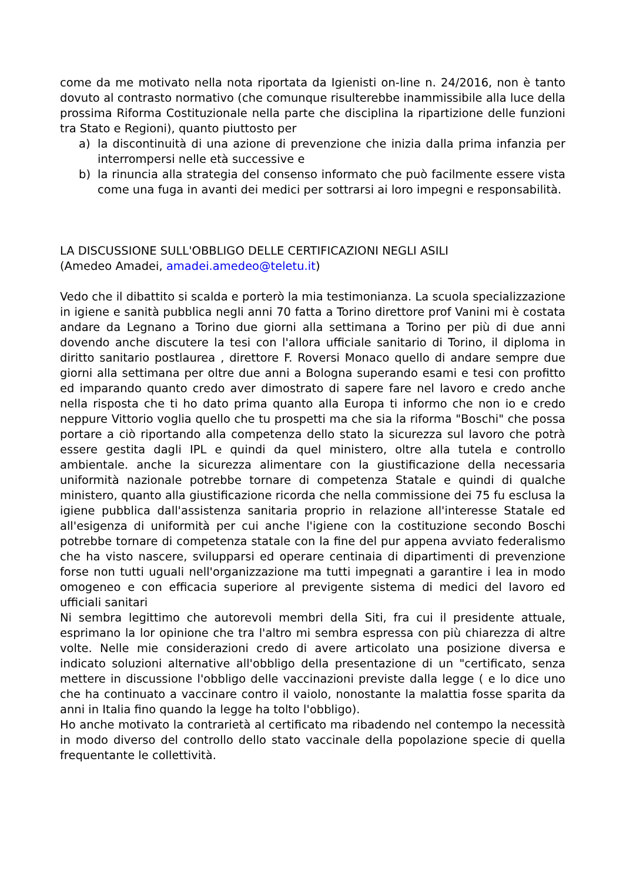come da me motivato nella nota riportata da Igienisti on-line n. 24/2016, non è tanto dovuto al contrasto normativo (che comunque risulterebbe inammissibile alla luce della prossima Riforma Costituzionale nella parte che disciplina la ripartizione delle funzioni tra Stato e Regioni), quanto piuttosto per
a) la discontinuità di una azione di prevenzione che inizia dalla prima infanzia per interrompersi nelle età successive e
b) la rinuncia alla strategia del consenso informato che può facilmente essere vista come una fuga in avanti dei medici per sottrarsi ai loro impegni e responsabilità.
LA DISCUSSIONE SULL'OBBLIGO DELLE CERTIFICAZIONI NEGLI ASILI
(Amedeo Amadei, amadei.amedeo@teletu.it)
Vedo che il dibattito si scalda e porterò la mia testimonianza. La scuola specializzazione in igiene e sanità pubblica negli anni 70 fatta a Torino direttore prof Vanini mi è costata andare da Legnano a Torino due giorni alla settimana a Torino per più di due anni dovendo anche discutere la tesi con l'allora ufficiale sanitario di Torino, il diploma in diritto sanitario postlaurea , direttore F. Roversi Monaco quello di andare sempre due giorni alla settimana per oltre due anni a Bologna superando esami e tesi con profitto ed imparando quanto credo aver dimostrato di sapere fare nel lavoro e credo anche nella risposta che ti ho dato prima quanto alla Europa ti informo che non io e credo neppure Vittorio voglia quello che tu prospetti ma che sia la riforma "Boschi" che possa portare a ciò riportando alla competenza dello stato la sicurezza sul lavoro che potrà essere gestita dagli IPL e quindi da quel ministero, oltre alla tutela e controllo ambientale. anche la sicurezza alimentare con la giustificazione della necessaria uniformità nazionale potrebbe tornare di competenza Statale e quindi di qualche ministero, quanto alla giustificazione ricorda che nella commissione dei 75 fu esclusa la igiene pubblica dall'assistenza sanitaria proprio in relazione all'interesse Statale ed all'esigenza di uniformità per cui anche l'igiene con la costituzione secondo Boschi potrebbe tornare di competenza statale con la fine del pur appena avviato federalismo che ha visto nascere, svilupparsi ed operare centinaia di dipartimenti di prevenzione forse non tutti uguali nell'organizzazione ma tutti impegnati a garantire i lea in modo omogeneo e con efficacia superiore al previgente sistema di medici del lavoro ed ufficiali sanitari
Ni sembra legittimo che autorevoli membri della Siti, fra cui il presidente attuale, esprimano la lor opinione che tra l'altro mi sembra espressa con più chiarezza di altre volte. Nelle mie considerazioni credo di avere articolato una posizione diversa e indicato soluzioni alternative all'obbligo della presentazione di un "certificato, senza mettere in discussione l'obbligo delle vaccinazioni previste dalla legge ( e lo dice uno che ha continuato a vaccinare contro il vaiolo, nonostante la malattia fosse sparita da anni in Italia fino quando la legge ha tolto l'obbligo).
Ho anche motivato la contrarietà al certificato ma ribadendo nel contempo la necessità in modo diverso del controllo dello stato vaccinale della popolazione specie di quella frequentante le collettività.